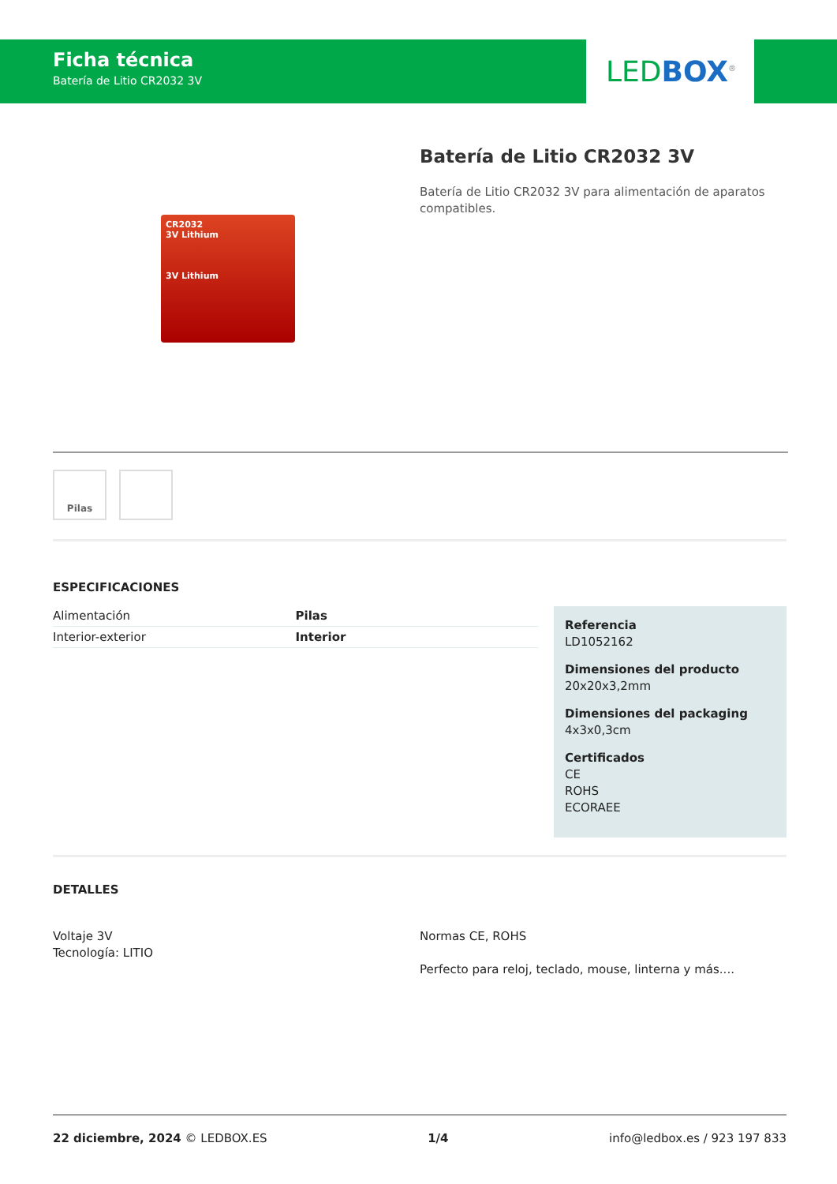Ficha técnica
Batería de Litio CR2032 3V
LED BOX<sup>®</sup>
CR2032
3V Lithium
3V Lithium
Batería de Litio CR2032 3V
Batería de Litio CR2032 3V para alimentación de aparatos compatibles.
Pilas
ESPECIFICACIONES
| Alimentación | Pilas |
| Interior-exterior | Interior |
Referencia
LD1052162
Dimensiones del producto
20x20x3,2mm
Dimensiones del packaging
4x3x0,3cm
Certificados
CE
ROHS
ECORAEE
DETALLES
Voltaje 3V
Tecnología: LITIO
Normas CE, ROHS
Perfecto para reloj, teclado, mouse, linterna y más....
22 diciembre, 2024 © LEDBOX.ES 1/4 info@ledbox.es / 923 197 833